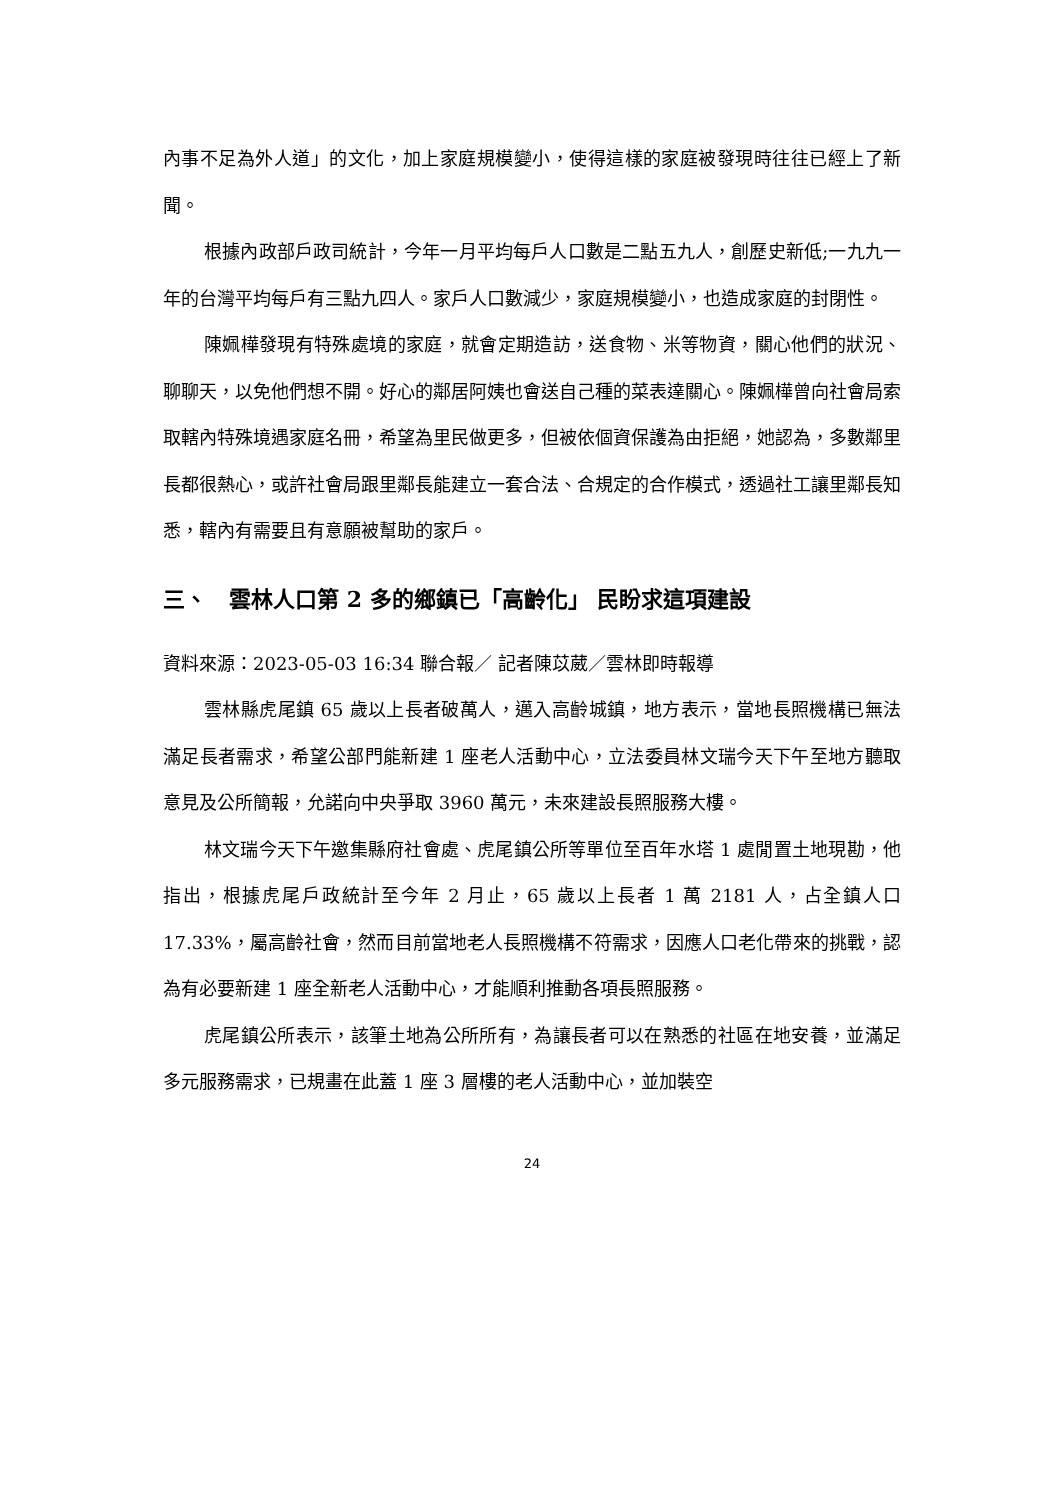內事不足為外人道」的文化，加上家庭規模變小，使得這樣的家庭被發現時往往已經上了新聞。
根據內政部戶政司統計，今年一月平均每戶人口數是二點五九人，創歷史新低;一九九一年的台灣平均每戶有三點九四人。家戶人口數減少，家庭規模變小，也造成家庭的封閉性。
陳姵樺發現有特殊處境的家庭，就會定期造訪，送食物、米等物資，關心他們的狀況、聊聊天，以免他們想不開。好心的鄰居阿姨也會送自己種的菜表達關心。陳姵樺曾向社會局索取轄內特殊境遇家庭名冊，希望為里民做更多，但被依個資保護為由拒絕，她認為，多數鄰里長都很熱心，或許社會局跟里鄰長能建立一套合法、合規定的合作模式，透過社工讓里鄰長知悉，轄內有需要且有意願被幫助的家戶。
三、　雲林人口第 2 多的鄉鎮已「高齡化」 民盼求這項建設
資料來源：2023-05-03 16:34 聯合報／ 記者陳苡葳／雲林即時報導
雲林縣虎尾鎮 65 歲以上長者破萬人，邁入高齡城鎮，地方表示，當地長照機構已無法滿足長者需求，希望公部門能新建 1 座老人活動中心，立法委員林文瑞今天下午至地方聽取意見及公所簡報，允諾向中央爭取 3960 萬元，未來建設長照服務大樓。
林文瑞今天下午邀集縣府社會處、虎尾鎮公所等單位至百年水塔 1 處閒置土地現勘，他指出，根據虎尾戶政統計至今年 2 月止，65 歲以上長者 1 萬 2181 人，占全鎮人口 17.33%，屬高齡社會，然而目前當地老人長照機構不符需求，因應人口老化帶來的挑戰，認為有必要新建 1 座全新老人活動中心，才能順利推動各項長照服務。
虎尾鎮公所表示，該筆土地為公所所有，為讓長者可以在熟悉的社區在地安養，並滿足多元服務需求，已規畫在此蓋 1 座 3 層樓的老人活動中心，並加裝空
24